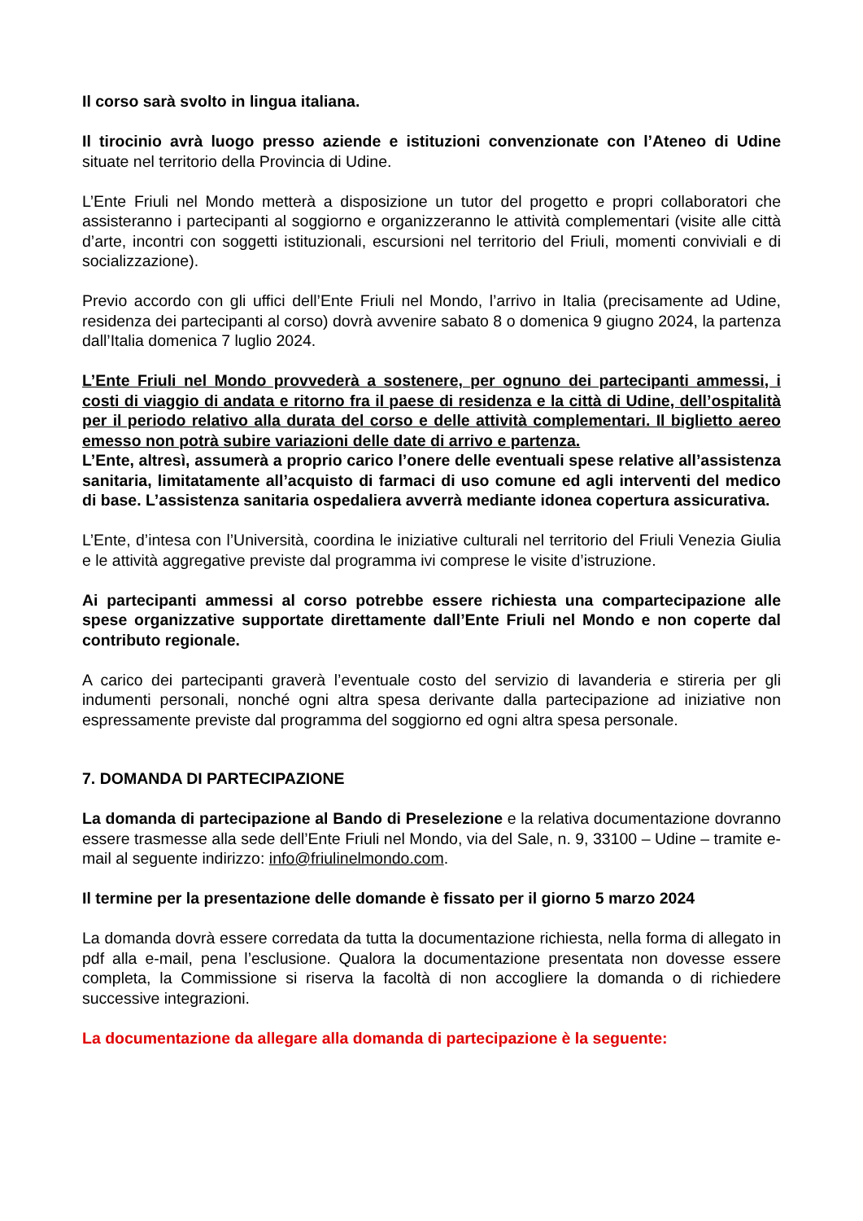Il corso sarà svolto in lingua italiana.
Il tirocinio avrà luogo presso aziende e istituzioni convenzionate con l’Ateneo di Udine situate nel territorio della Provincia di Udine.
L’Ente Friuli nel Mondo metterà a disposizione un tutor del progetto e propri collaboratori che assisteranno i partecipanti al soggiorno e organizzeranno le attività complementari (visite alle città d’arte, incontri con soggetti istituzionali, escursioni nel territorio del Friuli, momenti conviviali e di socializzazione).
Previo accordo con gli uffici dell’Ente Friuli nel Mondo, l’arrivo in Italia (precisamente ad Udine, residenza dei partecipanti al corso) dovrà avvenire sabato 8 o domenica 9 giugno 2024, la partenza dall’Italia domenica 7 luglio 2024.
L’Ente Friuli nel Mondo provvederà a sostenere, per ognuno dei partecipanti ammessi, i costi di viaggio di andata e ritorno fra il paese di residenza e la città di Udine, dell’ospitalità per il periodo relativo alla durata del corso e delle attività complementari. Il biglietto aereo emesso non potrà subire variazioni delle date di arrivo e partenza.
L’Ente, altresì, assumerà a proprio carico l’onere delle eventuali spese relative all’assistenza sanitaria, limitatamente all’acquisto di farmaci di uso comune ed agli interventi del medico di base. L’assistenza sanitaria ospedaliera avverrà mediante idonea copertura assicurativa.
L’Ente, d’intesa con l’Università, coordina le iniziative culturali nel territorio del Friuli Venezia Giulia e le attività aggregative previste dal programma ivi comprese le visite d’istruzione.
Ai partecipanti ammessi al corso potrebbe essere richiesta una compartecipazione alle spese organizzative supportate direttamente dall’Ente Friuli nel Mondo e non coperte dal contributo regionale.
A carico dei partecipanti graverà l’eventuale costo del servizio di lavanderia e stireria per gli indumenti personali, nonché ogni altra spesa derivante dalla partecipazione ad iniziative non espressamente previste dal programma del soggiorno ed ogni altra spesa personale.
7. DOMANDA DI PARTECIPAZIONE
La domanda di partecipazione al Bando di Preselezione e la relativa documentazione dovranno essere trasmesse alla sede dell’Ente Friuli nel Mondo, via del Sale, n. 9, 33100 – Udine – tramite e-mail al seguente indirizzo: info@friulinelmondo.com.
Il termine per la presentazione delle domande è fissato per il giorno 5 marzo 2024
La domanda dovrà essere corredata da tutta la documentazione richiesta, nella forma di allegato in pdf alla e-mail, pena l’esclusione. Qualora la documentazione presentata non dovesse essere completa, la Commissione si riserva la facoltà di non accogliere la domanda o di richiedere successive integrazioni.
La documentazione da allegare alla domanda di partecipazione è la seguente: